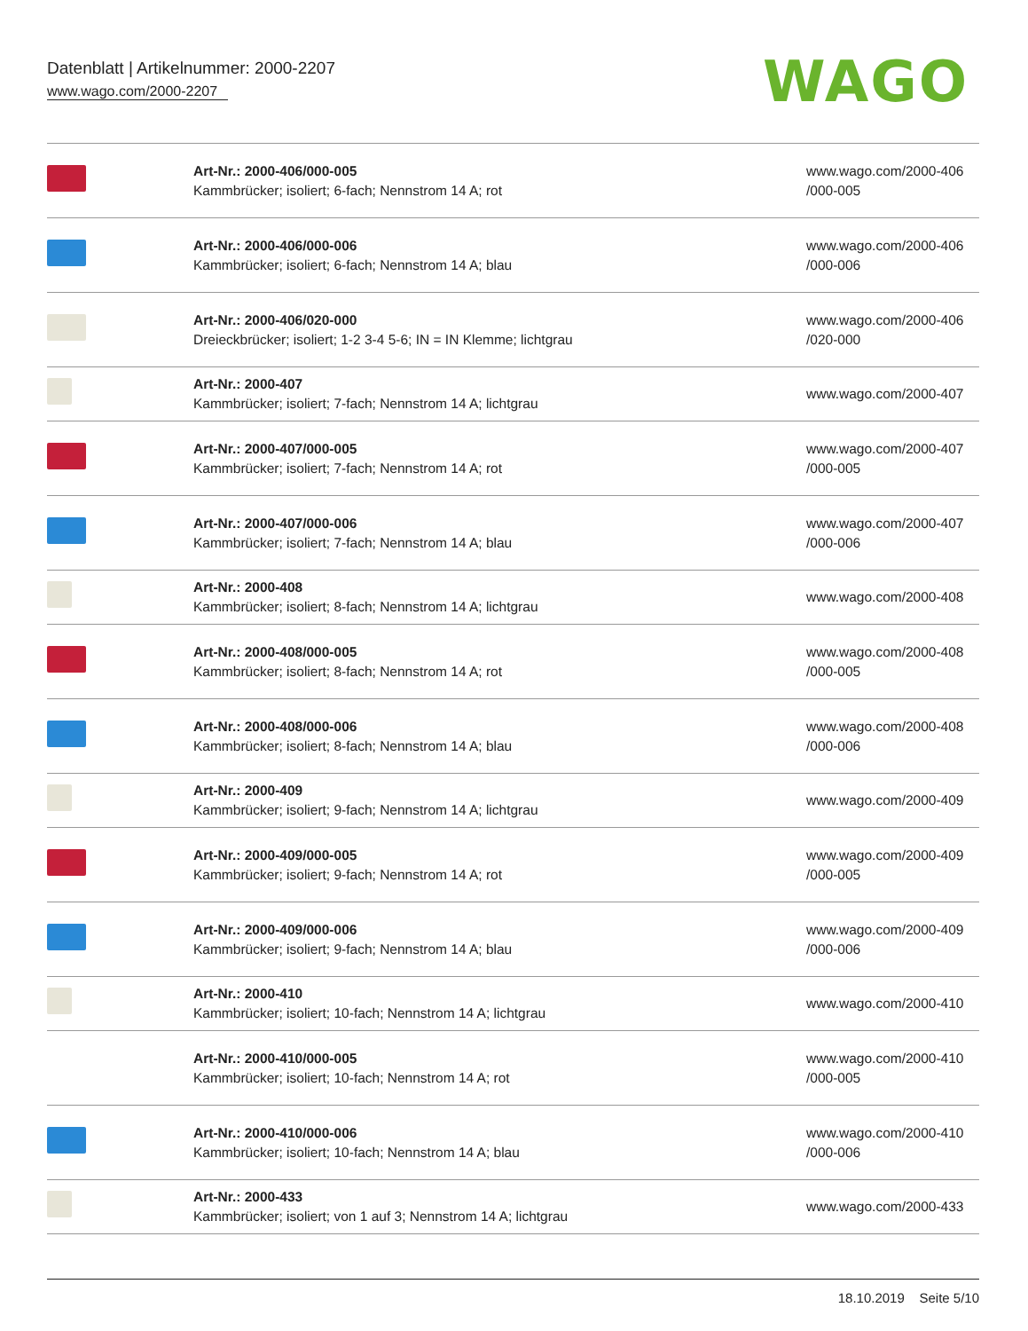Datenblatt | Artikelnummer: 2000-2207
www.wago.com/2000-2207
WAGO
| | Art-Nr.: 2000-406/000-005 Kammbrücker; isoliert; 6-fach; Nennstrom 14 A; rot | www.wago.com/2000-406 /000-005 |
| | Art-Nr.: 2000-406/000-006 Kammbrücker; isoliert; 6-fach; Nennstrom 14 A; blau | www.wago.com/2000-406 /000-006 |
| | Art-Nr.: 2000-406/020-000 Dreieckbrücker; isoliert; 1-2 3-4 5-6; IN = IN Klemme; lichtgrau | www.wago.com/2000-406 /020-000 |
| | Art-Nr.: 2000-407 Kammbrücker; isoliert; 7-fach; Nennstrom 14 A; lichtgrau | www.wago.com/2000-407 |
| | Art-Nr.: 2000-407/000-005 Kammbrücker; isoliert; 7-fach; Nennstrom 14 A; rot | www.wago.com/2000-407 /000-005 |
| | Art-Nr.: 2000-407/000-006 Kammbrücker; isoliert; 7-fach; Nennstrom 14 A; blau | www.wago.com/2000-407 /000-006 |
| | Art-Nr.: 2000-408 Kammbrücker; isoliert; 8-fach; Nennstrom 14 A; lichtgrau | www.wago.com/2000-408 |
| | Art-Nr.: 2000-408/000-005 Kammbrücker; isoliert; 8-fach; Nennstrom 14 A; rot | www.wago.com/2000-408 /000-005 |
| | Art-Nr.: 2000-408/000-006 Kammbrücker; isoliert; 8-fach; Nennstrom 14 A; blau | www.wago.com/2000-408 /000-006 |
| | Art-Nr.: 2000-409 Kammbrücker; isoliert; 9-fach; Nennstrom 14 A; lichtgrau | www.wago.com/2000-409 |
| | Art-Nr.: 2000-409/000-005 Kammbrücker; isoliert; 9-fach; Nennstrom 14 A; rot | www.wago.com/2000-409 /000-005 |
| | Art-Nr.: 2000-409/000-006 Kammbrücker; isoliert; 9-fach; Nennstrom 14 A; blau | www.wago.com/2000-409 /000-006 |
| | Art-Nr.: 2000-410 Kammbrücker; isoliert; 10-fach; Nennstrom 14 A; lichtgrau | www.wago.com/2000-410 |
| | Art-Nr.: 2000-410/000-005 Kammbrücker; isoliert; 10-fach; Nennstrom 14 A; rot | www.wago.com/2000-410 /000-005 |
| | Art-Nr.: 2000-410/000-006 Kammbrücker; isoliert; 10-fach; Nennstrom 14 A; blau | www.wago.com/2000-410 /000-006 |
| | Art-Nr.: 2000-433 Kammbrücker; isoliert; von 1 auf 3; Nennstrom 14 A; lichtgrau | www.wago.com/2000-433 |
18.10.2019 Seite 5/10